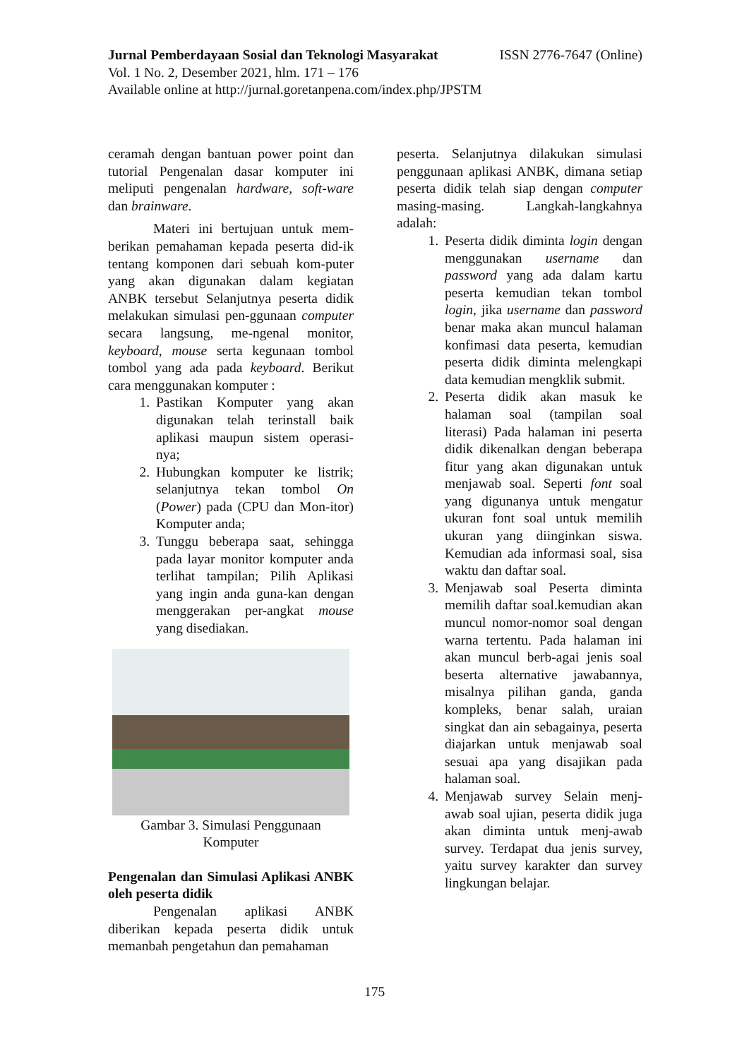Jurnal Pemberdayaan Sosial dan Teknologi Masyarakat ISSN 2776-7647 (Online)
Vol. 1 No. 2, Desember 2021, hlm. 171 – 176
Available online at http://jurnal.goretanpena.com/index.php/JPSTM
ceramah dengan bantuan power point dan tutorial Pengenalan dasar komputer ini meliputi pengenalan hardware, soft-ware dan brainware.
Materi ini bertujuan untuk mem-berikan pemahaman kepada peserta did-ik tentang komponen dari sebuah kom-puter yang akan digunakan dalam kegiatan ANBK tersebut Selanjutnya peserta didik melakukan simulasi pen-ggunaan computer secara langsung, me-ngenal monitor, keyboard, mouse serta kegunaan tombol tombol yang ada pada keyboard. Berikut cara menggunakan komputer :
1. Pastikan Komputer yang akan digunakan telah terinstall baik aplikasi maupun sistem operasi-nya;
2. Hubungkan komputer ke listrik; selanjutnya tekan tombol On (Power) pada (CPU dan Mon-itor) Komputer anda;
3. Tunggu beberapa saat, sehingga pada layar monitor komputer anda terlihat tampilan; Pilih Aplikasi yang ingin anda guna-kan dengan menggerakan per-angkat mouse yang disediakan.
Gambar 3. Simulasi Penggunaan
Komputer
Pengenalan dan Simulasi Aplikasi ANBK oleh peserta didik
Pengenalan aplikasi ANBK diberikan kepada peserta didik untuk memanbah pengetahun dan pemahaman
peserta. Selanjutnya dilakukan simulasi penggunaan aplikasi ANBK, dimana setiap peserta didik telah siap dengan computer masing-masing. Langkah-langkahnya adalah:
1. Peserta didik diminta login dengan menggunakan username dan password yang ada dalam kartu peserta kemudian tekan tombol login, jika username dan password benar maka akan muncul halaman konfimasi data peserta, kemudian peserta didik diminta melengkapi data kemudian mengklik submit.
2. Peserta didik akan masuk ke halaman soal (tampilan soal literasi) Pada halaman ini peserta didik dikenalkan dengan beberapa fitur yang akan digunakan untuk menjawab soal. Seperti font soal yang digunanya untuk mengatur ukuran font soal untuk memilih ukuran yang diinginkan siswa. Kemudian ada informasi soal, sisa waktu dan daftar soal.
3. Menjawab soal Peserta diminta memilih daftar soal.kemudian akan muncul nomor-nomor soal dengan warna tertentu. Pada halaman ini akan muncul berb-agai jenis soal beserta alternative jawabannya, misalnya pilihan ganda, ganda kompleks, benar salah, uraian singkat dan ain sebagainya, peserta diajarkan untuk menjawab soal sesuai apa yang disajikan pada halaman soal.
4. Menjawab survey Selain menj-awab soal ujian, peserta didik juga akan diminta untuk menj-awab survey. Terdapat dua jenis survey, yaitu survey karakter dan survey lingkungan belajar.
175